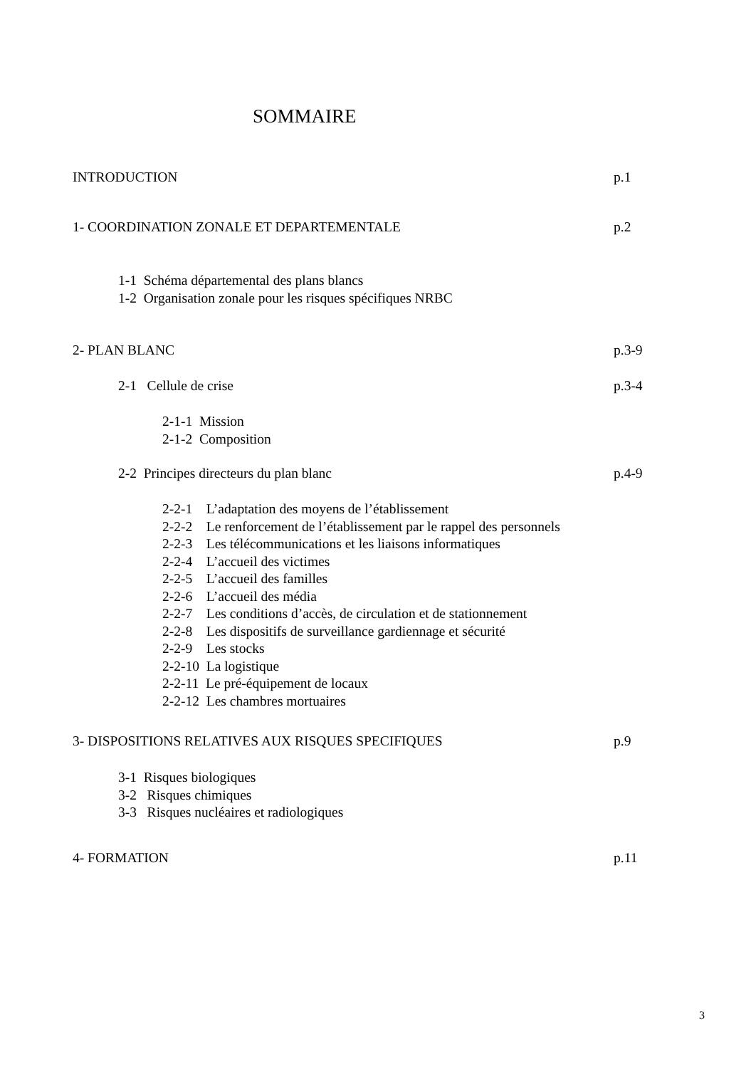SOMMAIRE
INTRODUCTION p.1
1- COORDINATION ZONALE ET DEPARTEMENTALE p.2
1-1 Schéma départemental des plans blancs
1-2 Organisation zonale pour les risques spécifiques NRBC
2- PLAN BLANC p.3-9
2-1 Cellule de crise p.3-4
2-1-1 Mission
2-1-2 Composition
2-2 Principes directeurs du plan blanc p.4-9
2-2-1 L’adaptation des moyens de l’établissement
2-2-2 Le renforcement de l’établissement par le rappel des personnels
2-2-3 Les télécommunications et les liaisons informatiques
2-2-4 L’accueil des victimes
2-2-5 L’accueil des familles
2-2-6 L’accueil des média
2-2-7 Les conditions d’accès, de circulation et de stationnement
2-2-8 Les dispositifs de surveillance gardiennage et sécurité
2-2-9 Les stocks
2-2-10 La logistique
2-2-11 Le pré-équipement de locaux
2-2-12 Les chambres mortuaires
3- DISPOSITIONS RELATIVES AUX RISQUES SPECIFIQUES p.9
3-1 Risques biologiques
3-2 Risques chimiques
3-3 Risques nucléaires et radiologiques
4- FORMATION p.11
3